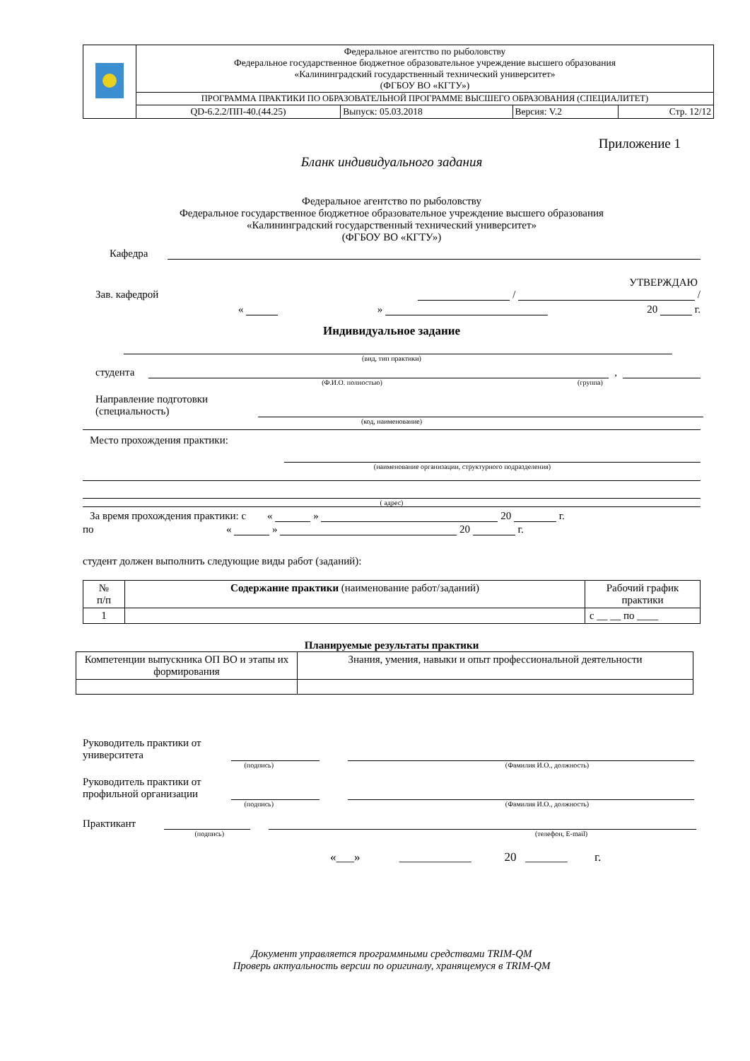| | Федеральное агентство по рыболовству Федеральное государственное бюджетное образовательное учреждение высшего образования «Калининградский государственный технический университет» (ФГБОУ ВО «КГТУ») | | | |
| | ПРОГРАММА ПРАКТИКИ ПО ОБРАЗОВАТЕЛЬНОЙ ПРОГРАММЕ ВЫСШЕГО ОБРАЗОВАНИЯ (СПЕЦИАЛИТЕТ) | | | |
| | QD-6.2.2/ПП-40.(44.25) | Выпуск: 05.03.2018 | Версия: V.2 | Стр. 12/12 |
Приложение 1
Бланк индивидуального задания
Федеральное агентство по рыболовству
Федеральное государственное бюджетное образовательное учреждение высшего образования
«Калининградский государственный технический университет»
(ФГБОУ ВО «КГТУ»)
Кафедра
УТВЕРЖДАЮ
Зав. кафедрой / /
« » 20 г.
Индивидуальное задание
(вид, тип практики)
студента ,
(Ф.И.О. полностью) (группа)
Направление подготовки (специальность)
(код, наименование)
Место прохождения практики:
(наименование организации, структурного подразделения)
( адрес)
За время прохождения практики: с « » 20 г.
по « » 20 г.
студент должен выполнить следующие виды работ (заданий):
| № п/п | Содержание практики (наименование работ/заданий) | Рабочий график практики |
| --- | --- | --- |
| 1 | | с __ __ по ____ |
Планируемые результаты практики
| Компетенции выпускника ОП ВО и этапы их формирования | Знания, умения, навыки и опыт профессиональной деятельности |
| --- | --- |
Руководитель практики от университета
(подпись) (Фамилия И.О., должность)
Руководитель практики от профильной организации
(подпись) (Фамилия И.О., должность)
Практикант
(подпись) (телефон, E-mail)
«___» ____________ 20 _______ г.
Документ управляется программными средствами TRIM-QM
Проверь актуальность версии по оригиналу, хранящемуся в TRIM-QM